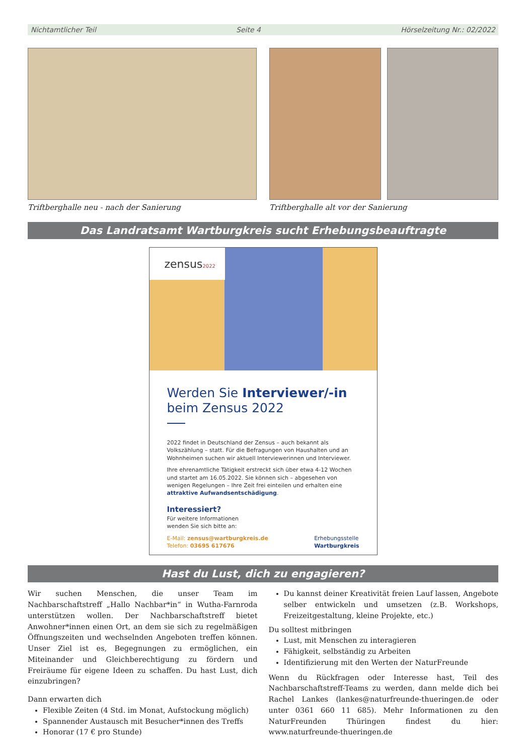Nichtamtlicher Teil Seite 4 Hörselzeitung Nr.: 02/2022
Triftberghalle neu - nach der Sanierung Triftberghalle alt vor der Sanierung
Das Landratsamt Wartburgkreis sucht Erhebungsbeauftragte
zensus2022
Werden Sie Interviewer/-in
beim Zensus 2022
2022 findet in Deutschland der Zensus – auch bekannt als Volkszählung – statt. Für die Befragungen von Haushalten und an Wohnheimen suchen wir aktuell Interviewerinnen und Interviewer.
Ihre ehrenamtliche Tätigkeit erstreckt sich über etwa 4-12 Wochen und startet am 16.05.2022. Sie können sich – abgesehen von wenigen Regelungen – Ihre Zeit frei einteilen und erhalten eine attraktive Aufwandsentschädigung.
Interessiert?
Für weitere Informationen
wenden Sie sich bitte an:
E-Mail: zensus@wartburgkreis.de
Telefon: 03695 617676
Erhebungsstelle
Wartburgkreis
Hast du Lust, dich zu engagieren?
Wir suchen Menschen, die unser Team im Nachbarschaftstreff „Hallo Nachbar*in“ in Wutha-Farnroda unterstützen wollen. Der Nachbarschaftstreff bietet Anwohner*innen einen Ort, an dem sie sich zu regelmäßigen Öffnungszeiten und wechselnden Angeboten treffen können. Unser Ziel ist es, Begegnungen zu ermöglichen, ein Miteinander und Gleichberechtigung zu fördern und Freiräume für eigene Ideen zu schaffen. Du hast Lust, dich einzubringen?
Dann erwarten dich
Flexible Zeiten (4 Std. im Monat, Aufstockung möglich)
Spannender Austausch mit Besucher*innen des Treffs
Honorar (17 € pro Stunde)
Du kannst deiner Kreativität freien Lauf lassen, Angebote selber entwickeln und umsetzen (z.B. Workshops, Freizeitgestaltung, kleine Projekte, etc.)
Du solltest mitbringen
Lust, mit Menschen zu interagieren
Fähigkeit, selbständig zu Arbeiten
Identifizierung mit den Werten der NaturFreunde
Wenn du Rückfragen oder Interesse hast, Teil des Nachbarschaftstreff-Teams zu werden, dann melde dich bei Rachel Lankes (lankes@naturfreunde-thueringen.de oder unter 0361 660 11 685). Mehr Informationen zu den NaturFreunden Thüringen findest du hier: www.naturfreunde-thueringen.de